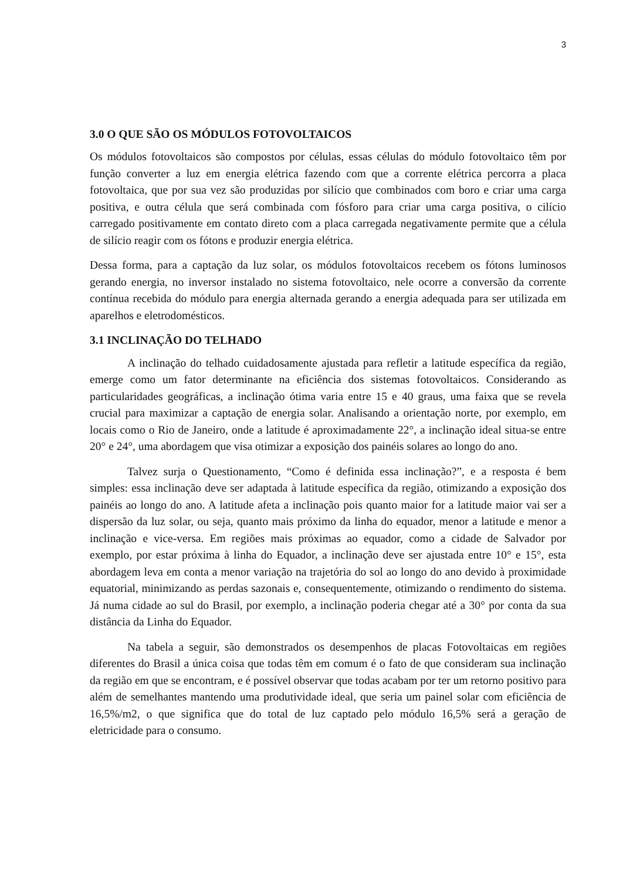3
3.0 O QUE SÃO OS MÓDULOS FOTOVOLTAICOS
Os módulos fotovoltaicos são compostos por células, essas células do módulo fotovoltaico têm por função converter a luz em energia elétrica fazendo com que a corrente elétrica percorra a placa fotovoltaica, que por sua vez são produzidas por silício que combinados com boro e criar uma carga positiva, e outra célula que será combinada com fósforo para criar uma carga positiva, o cilício carregado positivamente em contato direto com a placa carregada negativamente permite que a célula de silício reagir com os fótons e produzir energia elétrica.
Dessa forma, para a captação da luz solar, os módulos fotovoltaicos recebem os fótons luminosos gerando energia, no inversor instalado no sistema fotovoltaico, nele ocorre a conversão da corrente contínua recebida do módulo para energia alternada gerando a energia adequada para ser utilizada em aparelhos e eletrodomésticos.
3.1 INCLINAÇÃO DO TELHADO
A inclinação do telhado cuidadosamente ajustada para refletir a latitude específica da região, emerge como um fator determinante na eficiência dos sistemas fotovoltaicos. Considerando as particularidades geográficas, a inclinação ótima varia entre 15 e 40 graus, uma faixa que se revela crucial para maximizar a captação de energia solar. Analisando a orientação norte, por exemplo, em locais como o Rio de Janeiro, onde a latitude é aproximadamente 22°, a inclinação ideal situa-se entre 20° e 24°, uma abordagem que visa otimizar a exposição dos painéis solares ao longo do ano.
Talvez surja o Questionamento, “Como é definida essa inclinação?”, e a resposta é bem simples: essa inclinação deve ser adaptada à latitude específica da região, otimizando a exposição dos painéis ao longo do ano. A latitude afeta a inclinação pois quanto maior for a latitude maior vai ser a dispersão da luz solar, ou seja, quanto mais próximo da linha do equador, menor a latitude e menor a inclinação e vice-versa. Em regiões mais próximas ao equador, como a cidade de Salvador por exemplo, por estar próxima à linha do Equador, a inclinação deve ser ajustada entre 10° e 15°, esta abordagem leva em conta a menor variação na trajetória do sol ao longo do ano devido à proximidade equatorial, minimizando as perdas sazonais e, consequentemente, otimizando o rendimento do sistema. Já numa cidade ao sul do Brasil, por exemplo, a inclinação poderia chegar até a 30° por conta da sua distância da Linha do Equador.
Na tabela a seguir, são demonstrados os desempenhos de placas Fotovoltaicas em regiões diferentes do Brasil a única coisa que todas têm em comum é o fato de que consideram sua inclinação da região em que se encontram, e é possível observar que todas acabam por ter um retorno positivo para além de semelhantes mantendo uma produtividade ideal, que seria um painel solar com eficiência de 16,5%/m2, o que significa que do total de luz captado pelo módulo 16,5% será a geração de eletricidade para o consumo.